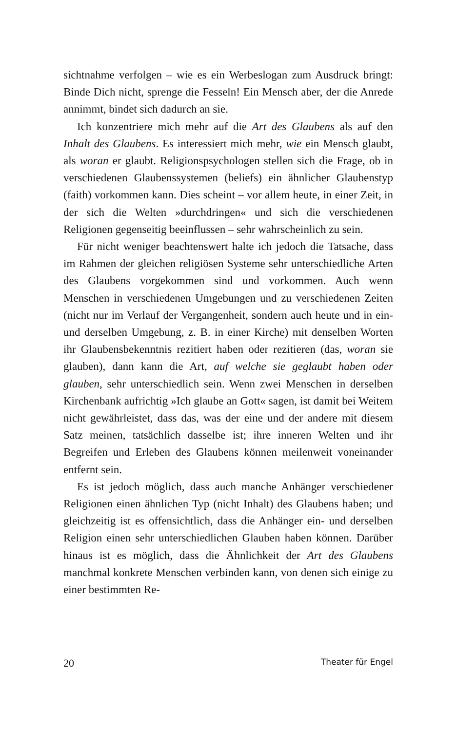sichtnahme verfolgen – wie es ein Werbeslogan zum Ausdruck bringt: Binde Dich nicht, sprenge die Fesseln! Ein Mensch aber, der die Anrede annimmt, bindet sich dadurch an sie.
Ich konzentriere mich mehr auf die Art des Glaubens als auf den Inhalt des Glaubens. Es interessiert mich mehr, wie ein Mensch glaubt, als woran er glaubt. Religionspsychologen stellen sich die Frage, ob in verschiedenen Glaubenssystemen (beliefs) ein ähnlicher Glaubenstyp (faith) vorkommen kann. Dies scheint – vor allem heute, in einer Zeit, in der sich die Welten »durchdringen« und sich die verschiedenen Religionen gegenseitig beeinflussen – sehr wahrscheinlich zu sein.
Für nicht weniger beachtenswert halte ich jedoch die Tatsache, dass im Rahmen der gleichen religiösen Systeme sehr unterschiedliche Arten des Glaubens vorgekommen sind und vorkommen. Auch wenn Menschen in verschiedenen Umgebungen und zu verschiedenen Zeiten (nicht nur im Verlauf der Vergangenheit, sondern auch heute und in ein- und derselben Umgebung, z. B. in einer Kirche) mit denselben Worten ihr Glaubensbekenntnis rezitiert haben oder rezitieren (das, woran sie glauben), dann kann die Art, auf welche sie geglaubt haben oder glauben, sehr unterschiedlich sein. Wenn zwei Menschen in derselben Kirchenbank aufrichtig »Ich glaube an Gott« sagen, ist damit bei Weitem nicht gewährleistet, dass das, was der eine und der andere mit diesem Satz meinen, tatsächlich dasselbe ist; ihre inneren Welten und ihr Begreifen und Erleben des Glaubens können meilenweit voneinander entfernt sein.
Es ist jedoch möglich, dass auch manche Anhänger verschiedener Religionen einen ähnlichen Typ (nicht Inhalt) des Glaubens haben; und gleichzeitig ist es offensichtlich, dass die Anhänger ein- und derselben Religion einen sehr unterschiedlichen Glauben haben können. Darüber hinaus ist es möglich, dass die Ähnlichkeit der Art des Glaubens manchmal konkrete Menschen verbinden kann, von denen sich einige zu einer bestimmten Re-
20 Theater für Engel